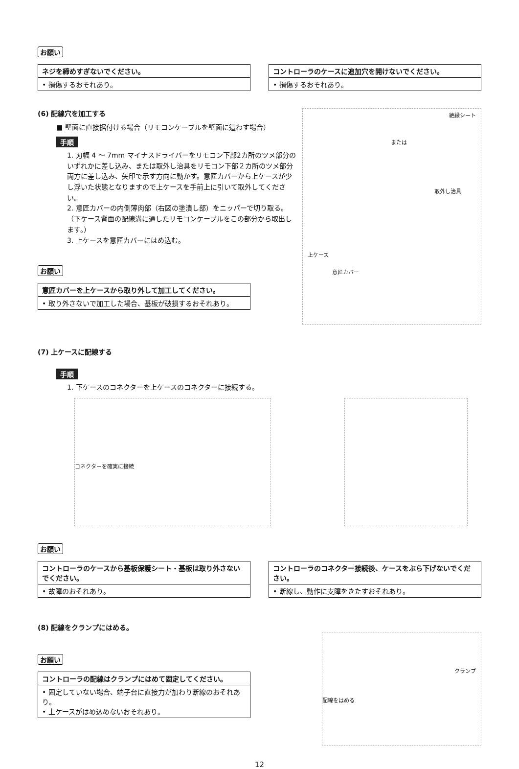お願い
ネジを締めすぎないでください。
• 損傷するおそれあり。
コントローラのケースに追加穴を開けないでください。
• 損傷するおそれあり。
(6) 配線穴を加工する
■ 壁面に直接据付ける場合（リモコンケーブルを壁面に這わす場合）
手順
1. 刃幅 4 ～ 7mm マイナスドライバーをリモコン下部2カ所のツメ部分のいずれかに差し込み、または取外し治具をリモコン下部２カ所のツメ部分両方に差し込み、矢印で示す方向に動かす。意匠カバーから上ケースが少し浮いた状態となりますので上ケースを手前上に引いて取外してください。
2. 意匠カバーの内側薄肉部（右図の塗潰し部）をニッパーで切り取る。
（下ケース背面の配線溝に通したリモコンケーブルをこの部分から取出します。）
3. 上ケースを意匠カバーにはめ込む。
お願い
意匠カバーを上ケースから取り外して加工してください。
• 取り外さないで加工した場合、基板が破損するおそれあり。
絶縁シート
または
取外し治具
上ケース
意匠カバー
(7) 上ケースに配線する
手順
1. 下ケースのコネクターを上ケースのコネクターに接続する。
コネクターを確実に接続
お願い
コントローラのケースから基板保護シート・基板は取り外さないでください。
• 故障のおそれあり。
コントローラのコネクター接続後、ケースをぶら下げないでください。
• 断線し、動作に支障をきたすおそれあり。
(8) 配線をクランプにはめる。
お願い
コントローラの配線はクランプにはめて固定してください。
• 固定していない場合、端子台に直接力が加わり断線のおそれあり。
• 上ケースがはめ込めないおそれあり。
クランプ
配線をはめる
12